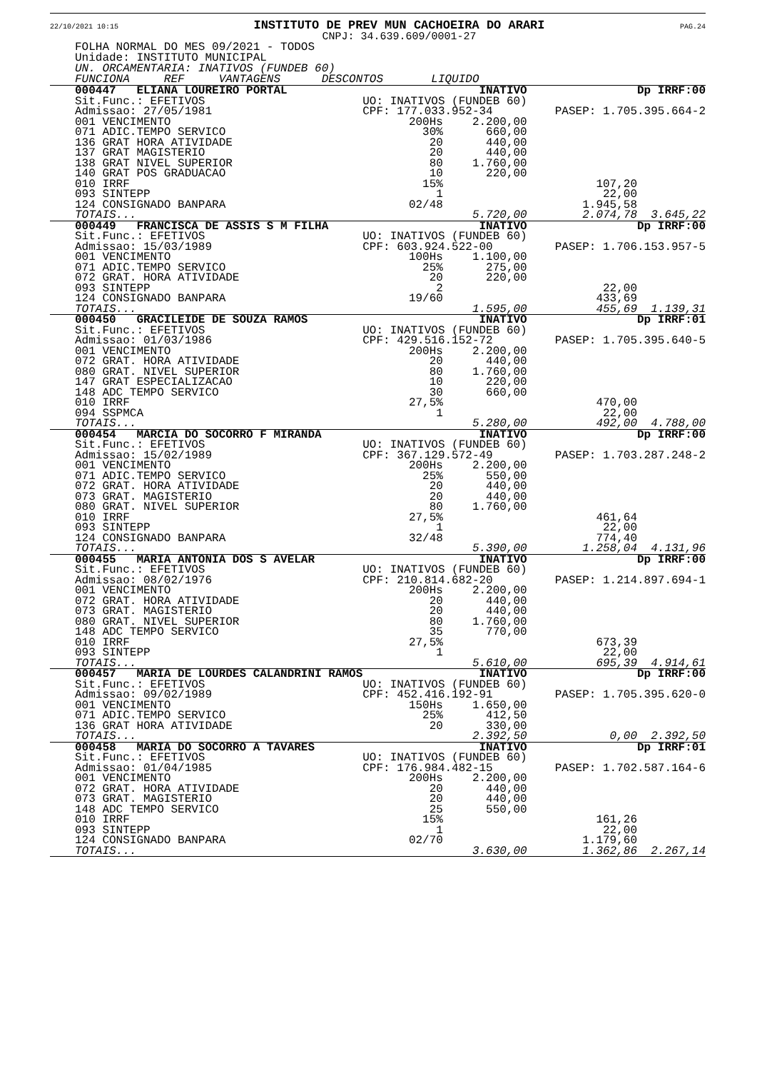22/10/2021 10:15
INSTITUTO DE PREV MUN CACHOEIRA DO ARARI
CNPJ: 34.639.609/0001-27
PAG.24
FOLHA NORMAL DO MES 09/2021 - TODOS
Unidade: INSTITUTO MUNICIPAL
UN. ORCAMENTARIA: INATIVOS (FUNDEB 60)
FUNCIONA REF VANTAGENS DESCONTOS LIQUIDO
| 000447 ELIANA LOUREIRO PORTAL | | INATIVO | | Dp IRRF:00 |
| Sit.Func.: EFETIVOS | UO: INATIVOS (FUNDEB 60) | | | |
| Admissao: 27/05/1981 | CPF: 177.033.952-34 | | PASEP: 1.705.395.664-2 | |
| 001 VENCIMENTO | 200Hs | 2.200,00 | | |
| 071 ADIC.TEMPO SERVICO | 30% | 660,00 | | |
| 136 GRAT HORA ATIVIDADE | 20 | 440,00 | | |
| 137 GRAT MAGISTERIO | 20 | 440,00 | | |
| 138 GRAT NIVEL SUPERIOR | 80 | 1.760,00 | | |
| 140 GRAT POS GRADUACAO | 10 | 220,00 | | |
| 010 IRRF | 15% | | 107,20 | |
| 093 SINTEPP | 1 | | 22,00 | |
| 124 CONSIGNADO BANPARA | 02/48 | | 1.945,58 | |
| TOTAIS... | | 5.720,00 | 2.074,78 | 3.645,22 |
| 000449 FRANCISCA DE ASSIS S M FILHA | | INATIVO | | Dp IRRF:00 |
| Sit.Func.: EFETIVOS | UO: INATIVOS (FUNDEB 60) | | | |
| Admissao: 15/03/1989 | CPF: 603.924.522-00 | | PASEP: 1.706.153.957-5 | |
| 001 VENCIMENTO | 100Hs | 1.100,00 | | |
| 071 ADIC.TEMPO SERVICO | 25% | 275,00 | | |
| 072 GRAT. HORA ATIVIDADE | 20 | 220,00 | | |
| 093 SINTEPP | 2 | | 22,00 | |
| 124 CONSIGNADO BANPARA | 19/60 | | 433,69 | |
| TOTAIS... | | 1.595,00 | 455,69 | 1.139,31 |
| 000450 GRACILEIDE DE SOUZA RAMOS | | INATIVO | | Dp IRRF:01 |
| Sit.Func.: EFETIVOS | UO: INATIVOS (FUNDEB 60) | | | |
| Admissao: 01/03/1986 | CPF: 429.516.152-72 | | PASEP: 1.705.395.640-5 | |
| 001 VENCIMENTO | 200Hs | 2.200,00 | | |
| 072 GRAT. HORA ATIVIDADE | 20 | 440,00 | | |
| 080 GRAT. NIVEL SUPERIOR | 80 | 1.760,00 | | |
| 147 GRAT ESPECIALIZACAO | 10 | 220,00 | | |
| 148 ADC TEMPO SERVICO | 30 | 660,00 | | |
| 010 IRRF | 27,5% | | 470,00 | |
| 094 SSPMCA | 1 | | 22,00 | |
| TOTAIS... | | 5.280,00 | 492,00 | 4.788,00 |
| 000454 MARCIA DO SOCORRO F MIRANDA | | INATIVO | | Dp IRRF:00 |
| Sit.Func.: EFETIVOS | UO: INATIVOS (FUNDEB 60) | | | |
| Admissao: 15/02/1989 | CPF: 367.129.572-49 | | PASEP: 1.703.287.248-2 | |
| 001 VENCIMENTO | 200Hs | 2.200,00 | | |
| 071 ADIC.TEMPO SERVICO | 25% | 550,00 | | |
| 072 GRAT. HORA ATIVIDADE | 20 | 440,00 | | |
| 073 GRAT. MAGISTERIO | 20 | 440,00 | | |
| 080 GRAT. NIVEL SUPERIOR | 80 | 1.760,00 | | |
| 010 IRRF | 27,5% | | 461,64 | |
| 093 SINTEPP | 1 | | 22,00 | |
| 124 CONSIGNADO BANPARA | 32/48 | | 774,40 | |
| TOTAIS... | | 5.390,00 | 1.258,04 | 4.131,96 |
| 000455 MARIA ANTONIA DOS S AVELAR | | INATIVO | | Dp IRRF:00 |
| Sit.Func.: EFETIVOS | UO: INATIVOS (FUNDEB 60) | | | |
| Admissao: 08/02/1976 | CPF: 210.814.682-20 | | PASEP: 1.214.897.694-1 | |
| 001 VENCIMENTO | 200Hs | 2.200,00 | | |
| 072 GRAT. HORA ATIVIDADE | 20 | 440,00 | | |
| 073 GRAT. MAGISTERIO | 20 | 440,00 | | |
| 080 GRAT. NIVEL SUPERIOR | 80 | 1.760,00 | | |
| 148 ADC TEMPO SERVICO | 35 | 770,00 | | |
| 010 IRRF | 27,5% | | 673,39 | |
| 093 SINTEPP | 1 | | 22,00 | |
| TOTAIS... | | 5.610,00 | 695,39 | 4.914,61 |
| 000457 MARIA DE LOURDES CALANDRINI RAMOS | | INATIVO | | Dp IRRF:00 |
| Sit.Func.: EFETIVOS | UO: INATIVOS (FUNDEB 60) | | | |
| Admissao: 09/02/1989 | CPF: 452.416.192-91 | | PASEP: 1.705.395.620-0 | |
| 001 VENCIMENTO | 150Hs | 1.650,00 | | |
| 071 ADIC.TEMPO SERVICO | 25% | 412,50 | | |
| 136 GRAT HORA ATIVIDADE | 20 | 330,00 | | |
| TOTAIS... | | 2.392,50 | 0,00 | 2.392,50 |
| 000458 MARIA DO SOCORRO A TAVARES | | INATIVO | | Dp IRRF:01 |
| Sit.Func.: EFETIVOS | UO: INATIVOS (FUNDEB 60) | | | |
| Admissao: 01/04/1985 | CPF: 176.984.482-15 | | PASEP: 1.702.587.164-6 | |
| 001 VENCIMENTO | 200Hs | 2.200,00 | | |
| 072 GRAT. HORA ATIVIDADE | 20 | 440,00 | | |
| 073 GRAT. MAGISTERIO | 20 | 440,00 | | |
| 148 ADC TEMPO SERVICO | 25 | 550,00 | | |
| 010 IRRF | 15% | | 161,26 | |
| 093 SINTEPP | 1 | | 22,00 | |
| 124 CONSIGNADO BANPARA | 02/70 | | 1.179,60 | |
| TOTAIS... | | 3.630,00 | 1.362,86 | 2.267,14 |